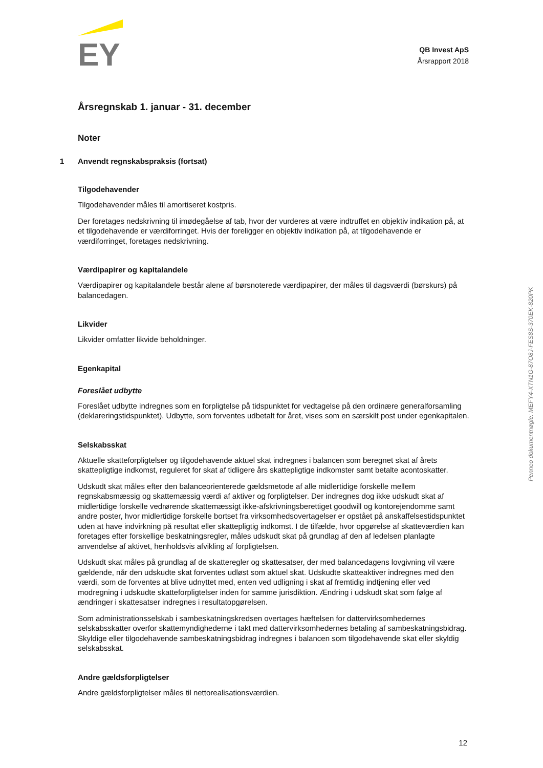EY
QB Invest ApS
Årsrapport 2018
Årsregnskab 1. januar - 31. december
Noter
1 Anvendt regnskabspraksis (fortsat)
Tilgodehavender
Tilgodehavender måles til amortiseret kostpris.
Der foretages nedskrivning til imødegåelse af tab, hvor der vurderes at være indtruffet en objektiv indikation på, at et tilgodehavende er værdiforringet. Hvis der foreligger en objektiv indikation på, at tilgodehavende er værdiforringet, foretages nedskrivning.
Værdipapirer og kapitalandele
Værdipapirer og kapitalandele består alene af børsnoterede værdipapirer, der måles til dagsværdi (børskurs) på balancedagen.
Likvider
Likvider omfatter likvide beholdninger.
Egenkapital
Foreslået udbytte
Foreslået udbytte indregnes som en forpligtelse på tidspunktet for vedtagelse på den ordinære generalforsamling (deklareringstidspunktet). Udbytte, som forventes udbetalt for året, vises som en særskilt post under egenkapitalen.
Selskabsskat
Aktuelle skatteforpligtelser og tilgodehavende aktuel skat indregnes i balancen som beregnet skat af årets skattepligtige indkomst, reguleret for skat af tidligere års skattepligtige indkomster samt betalte acontoskatter.
Udskudt skat måles efter den balanceorienterede gældsmetode af alle midlertidige forskelle mellem regnskabsmæssig og skattemæssig værdi af aktiver og forpligtelser. Der indregnes dog ikke udskudt skat af midlertidige forskelle vedrørende skattemæssigt ikke-afskrivningsberettiget goodwill og kontorejendomme samt andre poster, hvor midlertidige forskelle bortset fra virksomhedsovertagelser er opstået på anskaffelsestidspunktet uden at have indvirkning på resultat eller skattepligtig indkomst. I de tilfælde, hvor opgørelse af skatteværdien kan foretages efter forskellige beskatningsregler, måles udskudt skat på grundlag af den af ledelsen planlagte anvendelse af aktivet, henholdsvis afvikling af forpligtelsen.
Udskudt skat måles på grundlag af de skatteregler og skattesatser, der med balancedagens lovgivning vil være gældende, når den udskudte skat forventes udløst som aktuel skat. Udskudte skatteaktiver indregnes med den værdi, som de forventes at blive udnyttet med, enten ved udligning i skat af fremtidig indtjening eller ved modregning i udskudte skatteforpligtelser inden for samme jurisdiktion. Ændring i udskudt skat som følge af ændringer i skattesatser indregnes i resultatopgørelsen.
Som administrationsselskab i sambeskatningskredsen overtages hæftelsen for dattervirksomhedernes selskabsskatter overfor skattemyndighederne i takt med dattervirksomhedernes betaling af sambeskatningsbidrag. Skyldige eller tilgodehavende sambeskatningsbidrag indregnes i balancen som tilgodehavende skat eller skyldig selskabsskat.
Andre gældsforpligtelser
Andre gældsforpligtelser måles til nettorealisationsværdien.
Penneo dokumentnøgle: MEFY4-XTN1G-87O8J-FES8S-370EK-820PK
12